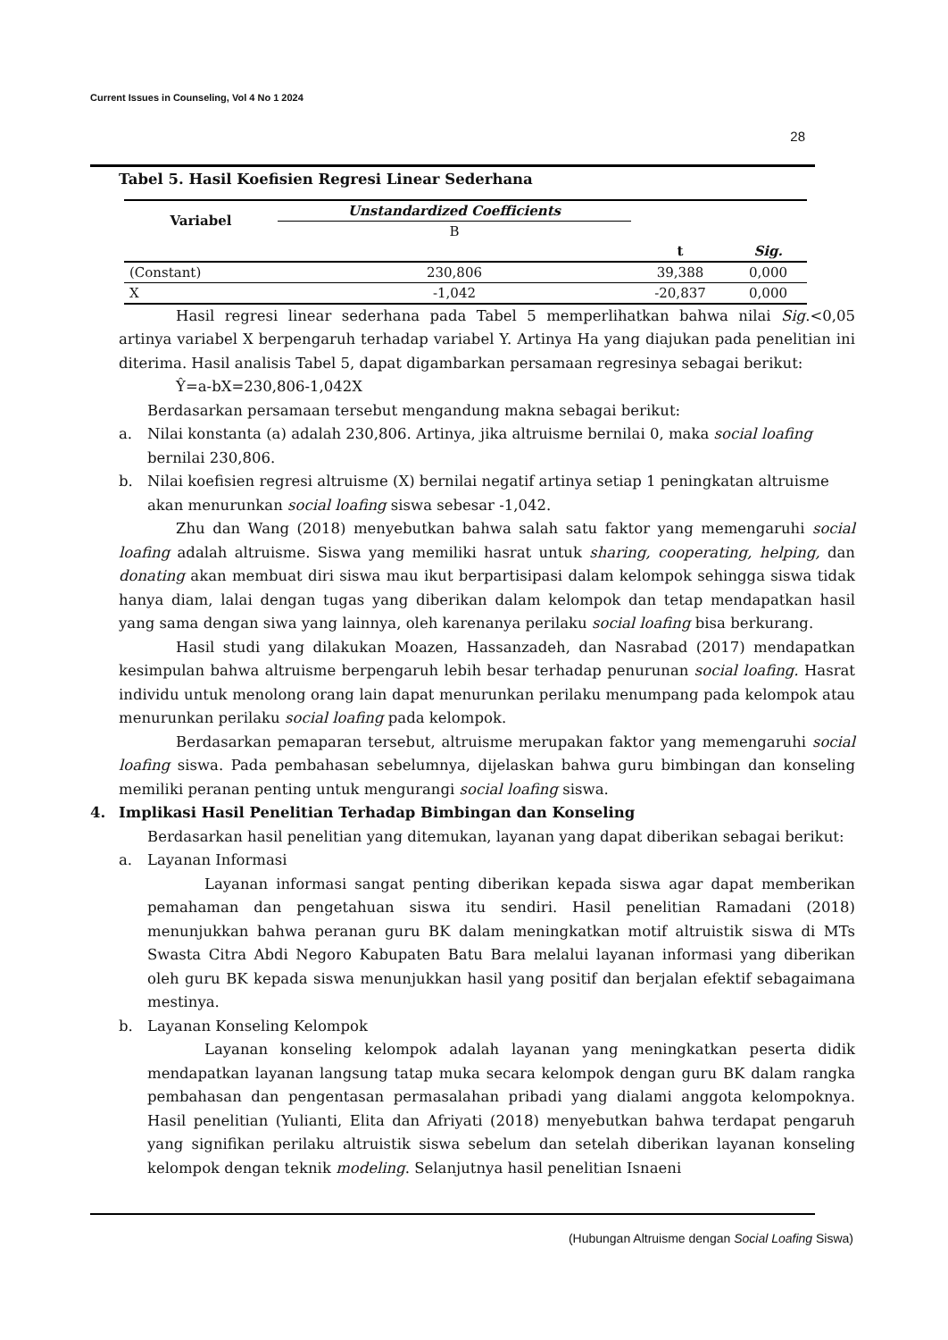Current Issues in Counseling, Vol 4 No 1 2024
28
Tabel 5. Hasil Koefisien Regresi Linear Sederhana
| Variabel | Unstandardized Coefficients | | |
| --- | --- | --- | --- |
| | B | | |
| | | t | Sig. |
| (Constant) | 230,806 | 39,388 | 0,000 |
| X | -1,042 | -20,837 | 0,000 |
Hasil regresi linear sederhana pada Tabel 5 memperlihatkan bahwa nilai Sig.<0,05 artinya variabel X berpengaruh terhadap variabel Y. Artinya Ha yang diajukan pada penelitian ini diterima. Hasil analisis Tabel 5, dapat digambarkan persamaan regresinya sebagai berikut:
Ŷ=a-bX=230,806-1,042X
Berdasarkan persamaan tersebut mengandung makna sebagai berikut:
a. Nilai konstanta (a) adalah 230,806. Artinya, jika altruisme bernilai 0, maka social loafing bernilai 230,806.
b. Nilai koefisien regresi altruisme (X) bernilai negatif artinya setiap 1 peningkatan altruisme akan menurunkan social loafing siswa sebesar -1,042.
Zhu dan Wang (2018) menyebutkan bahwa salah satu faktor yang memengaruhi social loafing adalah altruisme. Siswa yang memiliki hasrat untuk sharing, cooperating, helping, dan donating akan membuat diri siswa mau ikut berpartisipasi dalam kelompok sehingga siswa tidak hanya diam, lalai dengan tugas yang diberikan dalam kelompok dan tetap mendapatkan hasil yang sama dengan siwa yang lainnya, oleh karenanya perilaku social loafing bisa berkurang.
Hasil studi yang dilakukan Moazen, Hassanzadeh, dan Nasrabad (2017) mendapatkan kesimpulan bahwa altruisme berpengaruh lebih besar terhadap penurunan social loafing. Hasrat individu untuk menolong orang lain dapat menurunkan perilaku menumpang pada kelompok atau menurunkan perilaku social loafing pada kelompok.
Berdasarkan pemaparan tersebut, altruisme merupakan faktor yang memengaruhi social loafing siswa. Pada pembahasan sebelumnya, dijelaskan bahwa guru bimbingan dan konseling memiliki peranan penting untuk mengurangi social loafing siswa.
4. Implikasi Hasil Penelitian Terhadap Bimbingan dan Konseling
Berdasarkan hasil penelitian yang ditemukan, layanan yang dapat diberikan sebagai berikut:
a. Layanan Informasi
Layanan informasi sangat penting diberikan kepada siswa agar dapat memberikan pemahaman dan pengetahuan siswa itu sendiri. Hasil penelitian Ramadani (2018) menunjukkan bahwa peranan guru BK dalam meningkatkan motif altruistik siswa di MTs Swasta Citra Abdi Negoro Kabupaten Batu Bara melalui layanan informasi yang diberikan oleh guru BK kepada siswa menunjukkan hasil yang positif dan berjalan efektif sebagaimana mestinya.
b. Layanan Konseling Kelompok
Layanan konseling kelompok adalah layanan yang meningkatkan peserta didik mendapatkan layanan langsung tatap muka secara kelompok dengan guru BK dalam rangka pembahasan dan pengentasan permasalahan pribadi yang dialami anggota kelompoknya. Hasil penelitian (Yulianti, Elita dan Afriyati (2018) menyebutkan bahwa terdapat pengaruh yang signifikan perilaku altruistik siswa sebelum dan setelah diberikan layanan konseling kelompok dengan teknik modeling. Selanjutnya hasil penelitian Isnaeni
(Hubungan Altruisme dengan Social Loafing Siswa)